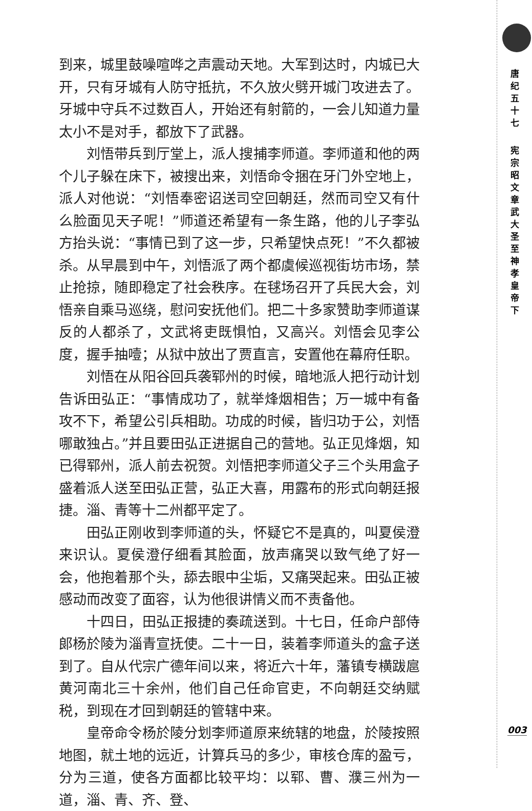到来，城里鼓噪喧哗之声震动天地。大军到达时，内城已大开，只有牙城有人防守抵抗，不久放火劈开城门攻进去了。牙城中守兵不过数百人，开始还有射箭的，一会儿知道力量太小不是对手，都放下了武器。
刘悟带兵到厅堂上，派人搜捕李师道。李师道和他的两个儿子躲在床下，被搜出来，刘悟命令捆在牙门外空地上，派人对他说：“刘悟奉密诏送司空回朝廷，然而司空又有什么脸面见天子呢！”师道还希望有一条生路，他的儿子李弘方抬头说：“事情已到了这一步，只希望快点死！”不久都被杀。从早晨到中午，刘悟派了两个都虞候巡视街坊市场，禁止抢掠，随即稳定了社会秩序。在毬场召开了兵民大会，刘悟亲自乘马巡绕，慰问安抚他们。把二十多家赞助李师道谋反的人都杀了，文武将吏既惧怕，又高兴。刘悟会见李公度，握手抽噎；从狱中放出了贾直言，安置他在幕府任职。
刘悟在从阳谷回兵袭郓州的时候，暗地派人把行动计划告诉田弘正：“事情成功了，就举烽烟相告；万一城中有备攻不下，希望公引兵相助。功成的时候，皆归功于公，刘悟哪敢独占。”并且要田弘正进据自己的营地。弘正见烽烟，知已得郓州，派人前去祝贺。刘悟把李师道父子三个头用盒子盛着派人送至田弘正营，弘正大喜，用露布的形式向朝廷报捷。淄、青等十二州都平定了。
田弘正刚收到李师道的头，怀疑它不是真的，叫夏侯澄来识认。夏侯澄仔细看其脸面，放声痛哭以致气绝了好一会，他抱着那个头，舔去眼中尘垢，又痛哭起来。田弘正被感动而改变了面容，认为他很讲情义而不责备他。
十四日，田弘正报捷的奏疏送到。十七日，任命户部侍郎杨於陵为淄青宣抚使。二十一日，装着李师道头的盒子送到了。自从代宗广德年间以来，将近六十年，藩镇专横跋扈黄河南北三十余州，他们自己任命官吏，不向朝廷交纳赋税，到现在才回到朝廷的管辖中来。
皇帝命令杨於陵分划李师道原来统辖的地盘，於陵按照地图，就土地的远近，计算兵马的多少，审核仓库的盈亏，分为三道，使各方面都比较平均：以郓、曹、濮三州为一道，淄、青、齐、登、
唐纪五十七
宪宗昭文章武大圣至神孝皇帝下
003